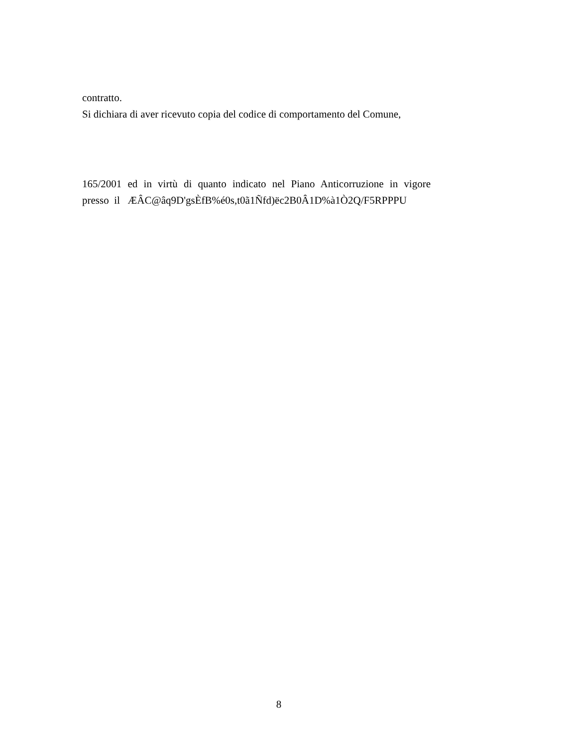contratto.
Si dichiara di aver ricevuto copia del codice di comportamento del Comune,
165/2001 ed in virtù di quanto indicato nel Piano Anticorruzione in vigore
presso il ÆÂC@âq9D'gsÈfB%é0s,t0ã1Ñfd)ëc2B0Â1D%à1Ò2Q/F5RPPPU
8